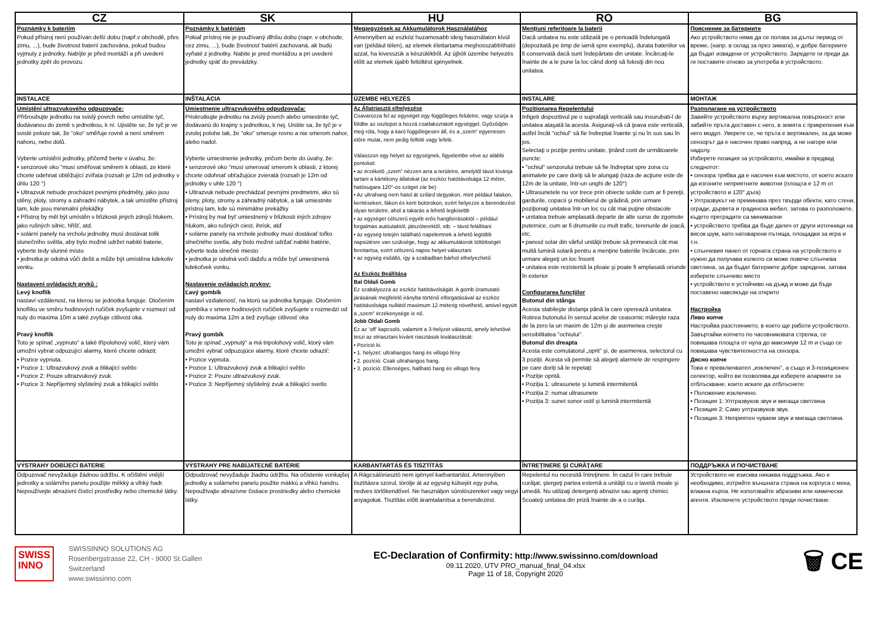| CZ | SK | HU | RO | BG |
| --- | --- | --- | --- | --- |
| Poznámky k bateriím Pokud přístroj není používán delší dobu (např.v obchodě, přes zimu, ...), bude životnost baterií zachována, pokud budou vyjmuty z jednotky. Nabíjte je před montáží a při uvedení jednotky zpět do provozu. | Poznámky k batériám Pokiaľ prístroj nie je používaný dlhšiu dobu (napr. v obchode, cez zimu, ...), bude životnosť batérií zachovaná, ak budú vyňaté z jednotky. Nabite je pred montážou a pri uvedení jednotky späť do prevádzky. | Megjegyzések az Akkumulátorok Használatához Amennyiben az eszköz huzamosabb ideig használaton kívül van (például télen), az elemek élettartama meghosszabbítható azzal, ha kivesszük a készülékből. Az újbóli üzembe helyezés előtt az elemek újabb feltöltést igényelnek. | Menţiuni referitoare la baterii Dacă unitatea nu este utilizată pe o perioadă îndelungată (depozitată pe timp de iarnă spre exemplu), durata bateriilor va fi conservată dacă sunt îndepărtate din unitate. Încărcaţi-le înainte de a le pune la loc când doriţi să folosiţi din nou unitatea. | Пояснение за батериите Ако устройството няма да се ползва за дълъг период от време, (напр. в склад за през зимата), е добре батериите да бъдат извадени от устройството. Заредете ги преди да ги поставите отново за употреба в устройството. |
| INSTALACE | INŠTALÁCIA | ÜZEMBE HELYEZÉS | INSTALARE | МОНТАЖ |
| Umístění ultrazvukového odpuzovače: Přišroubujte jednotku na svislý povrch nebo umístěte tyč, dodávanou do země s jednotkou, k ní. Ujistěte se, že tyč je ve svislé poloze tak, že "oko" směřuje rovně a není směrem nahoru, nebo dolů. Vyberte umístění jednotky, přičemž berte v úvahu, že: • senzorové oko "musí směřovat směrem k oblasti, ze které chcete odehnat obtěžující zvířata (rozsah je 12m od jednotky v úhlu 120 °) • Ultrazvuk nebude procházet pevnými předměty, jako jsou stěny, ploty, stromy a zahradní nábytek, a tak umístěte přístroj tam, kde jsou minimální překážky • Přístroj by měl být umístěn v blízkosti jiných zdrojů hlukem, jako rušných silnic, hřišť, atd. • solární panely na vrcholu jednotky musí dostávat tolik slunečního světla, aby bylo možné udržet nabité baterie, vyberte tedy slunné místo • jednotka je odolná vůči dešti a může být umístěna kdekoliv venku. Nastavení ovládacích prvků : Levý knoflík nastaví vzdálenost, na kterou se jednotka funguje. Otočením knoflíku ve směru hodinových ručiček zvyšujete v rozmezí od nuly do maxima 10m a také zvyšuje citlivost oka. Pravý knoflík Toto je spínač „vypnuto“ a také třípolohový volič, který vám umožní vybrat odpuzující alarmy, které chcete odrazit: • Pozice vypnuta. • Pozice 1: Ultrazvukový zvuk a blikající světlo • Pozice 2: Pouze ultrazvukový zvuk. • Pozice 3: Nepříjemný slyšitelný zvuk a blikající světlo | Umiestnenie ultrazvukového odpudzovača: Priskrutkujte jednotku na zvislý povrch alebo umiestnite tyč, dodávanú do krajiny s jednotkou, k nej. Uistite sa, že tyč je v zvislej polohe tak, že "oko" smeruje rovno a nie smerom nahor, alebo nadol. Vyberte umiestnenie jednotky, pričom berte do úvahy, že: • senzorové oko "musí smerovať smerom k oblasti, z ktorej chcete odohnať obťažujúce zvieratá (rozsah je 12m od jednotky v uhle 120 °) • Ultrazvuk nebude prechádzať pevnými predmetmi, ako sú steny, ploty, stromy a záhradný nábytok, a tak umiestnite prístroj tam, kde sú minimálne prekážky • Prístroj by mal byť umiestnený v blízkosti iných zdrojov hlukom, ako rušných ciest, ihrísk, atď • solárne panely na vrchole jednotky musí dostávať toľko slnečného svetla, aby bolo možné udržať nabité batérie, vyberte teda slnečné miesto • jednotka je odolná voči dažďu a môže byť umiestnená kdekoľvek vonku. Nastavenie ovládacích prvkov: Ľavý gombík nastaví vzdialenosť, na ktorú sa jednotka funguje. Otočením gombíka v smere hodinových ručičiek zvyšujete v rozmedzí od nuly do maxima 12m a tiež zvyšuje citlivosť oka Pravý gombík Toto je spínač „vypnutý“ a má tripolohový volič, ktorý vám umožní vybrať odpuzujúce alarmy, ktoré chcete odraziť: • Pozice vypnuta. • Pozice 1: Ultrazvukový zvuk a blikající světlo • Pozice 2: Pouze ultrazvukový zvuk. • Pozice 3: Nepříjemný slyšitelný zvuk a blikající svetlo | Az Állatriasztó elhelyezése Csavarozza fel az egységet egy függőleges felületre, vagy szúrja a földbe az oszlopot a hozzá csatlakoztatott egységgel. Győződjön meg róla, hogy a karó függőlegesen áll, és a „szem” egyenesen előre mutat, nem pedig felfelé vagy lefelé. Válasszon egy helyet az egységnek, figyelembe véve az alábbi pontokat: • az érzékelő „szem” nézzen arra a területre, amelytől távol kívánja tartani a kártékony állatokat (az eszköz hatótávolsága 12 méter, hatósugara 120°-os szöget zár be) • Az ultrahang nem hatol át szilárd tárgyakon, mint például falakon, kerítéseken, fákon és kerti bútorokon, ezért helyezze a berendezést olyan területre, ahol a takarás a lehető legkisebb • az egységet célszerű egyéb erős hangforrásoktól – például forgalmas autóutaktól, játszóterektől, stb. – távol felállítani • az egység tetején található napelemnek a lehető legtöbb napsütésre van szüksége, hogy az akkumulátorok töltöttségét fenntartsa, ezért célszerű napos helyet választani • az egység esőálló, így a szabadban bárhol elhelyezhető Az Eszköz Beállítása Bal Oldali Gomb Ez szabályozza az eszköz hatótávolságát. A gomb óramutató járásának megfelelő irányba történő elforgatásával az eszköz hatótávolsága nullától maximum 12 méterig növelhető, amivel együtt a „szem” érzékenysége is nő. Jobb Oldali Gomb Ez az ’off’ kapcsoló, valamint a 3-helyzet választó, amely lehetővé teszi az elriasztani kívánt riasztások kiválasztását: • Pozíció ki. • 1. helyzet: ultrahangos hang és villogó fény • 2. pozíció: Csak ultrahangos hang. • 3. pozíció: Ellenséges, hallható hang és villogó fény | Poziţionarea Repelentului Infigeti dispozitivul pe o suprafaţă verticală sau insurubati-l de unitatea ataşată la acesta. Asiguraţi-vă că ţeava este verticală, astfel încât "ochiul" să fie îndreptat înainte şi nu în sus sau în jos. Selectaţi o poziţie pentru unitate, ţinând cont de următoarele puncte: • "ochiul" senzorului trebuie să fie îndreptat spre zona cu animalele pe care doriţi să le alungaţi (raza de acţiune este de 12m de la unitate, într-un unghi de 120°) • Ultrasunetele nu vor trece prin obiecte solide cum ar fi pereţii, gardurile, copacii şi mobilierul de grădină, prin urmare poziţionaţi unitatea într-un loc cu cât mai puţine obstacole • unitatea trebuie amplasată departe de alte surse de zgomote puternice, cum ar fi drumurile cu mult trafic, terenurile de joacă, etc. • panoul solar din vârful unităţii trebuie să primească cât mai multă lumină solară pentru a menţine bateriile încărcate, prin urmare alegeţi un loc însorit • unitatea este rezistentă la ploaie şi poate fi amplasată oriunde în exterior Configurarea funcţiilor Butonul din stânga Acesta stabileşte distanţa până la care operează unitatea. Rotirea butonului în sensul acelor de ceasornic măreşte raza de la zero la un maxim de 12m şi de asemenea creşte sensibilitatea "ochiului". Butonul din dreapta Acesta este comutatorul „oprit” și, de asemenea, selectorul cu 3 poziții. Acesta vă permite să alegeți alarmele de respingere pe care doriți să le repetați: • Poziție oprită. • Poziția 1: ultrasunete și lumină intermitentă • Poziția 2: numai ultrasunete • Poziția 3: sunet sonor ostil și lumină intermitentă | Разполагане на устройството Завийте устройството върху вертикална повърхност или забийте пръта доставен с него, в земята с прикрепения към него модул. Уверете се, че пръта е вертикален, за да може сензорът да е насочен право напред, а не нагоре или надолу. Изберете позиция за устройсвото, имайки в предвид следнотот: • сензора трябва да е насочен към мястото, от което искате да изгоните неприятните животни (площта е 12 m от устройството и 120° дъга) • Ултразвукът не преминава през твърди обекти, като стени, огради, дървета и градинска мебел, затова го разположете, където преградите са минимални • устройството трябва да бъде далеч от други източници на висок шум, като натоварени пътища, площадки за игра и т.н. • слънчевия панел от горната страна на устройството е нужно да получава колкото си може повече слънчева светлина, за да бъдат батериите добре заредени, затова изберете слънчево място • устройството е устойчиво на дъжд и може да бъде поставено навсякъде на открито Настройка Ляво копче Настройва разстоянието, в което ще работи устройството. Завъртайки копчето по часовниковата стрелка, се повишава площта от нула до максимум 12 m и също се повишава чувствителността на сензора. Дясно копче Това е превключвател „изключен“, а също и 3-позиционен селектор, който ви позволява да изберете алармите за отблъскване, които искате да отблъснете: • Положение изключено. • Позиция 1: Ултразвуков звук и мигаща светлина • Позиция 2: Само ултразвуков звук. • Позиция 3: Неприятен чуваем звук и мигаща светлина. |
| VÝSTRAHY DOBÍJECÍ BATERIE | VÝSTRAHY PRE NABÍJATEĽNÉ BATÉRIE | KARBANTARTÁS ÉS TISZTÍTÁS | ÎNTREŢINERE ŞI CURĂŢARE | ПОДДРЪЖКА И ПОЧИСТВАНЕ |
| Odpuzovač nevyžaduje žádnou údržbu. K očištění vnější jednotky a solárního panelu použijte měkký a vlhký hadr. Nepoužívejte abrazivní čistící prostředky nebo chemické látky. | Odpudzovač nevyžaduje žiadnu údržbu. Na očistenie vonkajšej jednotky a solárneho panelu použite mäkkú a vlhkú handru. Nepoužívajte abrazívne čistiace prostriedky alebo chemické látky. | A Rágcsálóriasztó nem igényel karbantartást. Amennyiben tisztításra szorul, törölje át az egység külsejét egy puha, nedves törlőkendővel. Ne használjon súrolószereket vagy vegyi anyagokat. Tisztítás előtt áramtalanítsa a berendezést. | Repelentul nu necesită întreţinere. În cazul în care trebuie curăţat, ştergeţi partea externă a unităţii cu o lavetă moale şi umedă. Nu utilizaţi detergenţi abrazivi sau agenţi chimici. Scoateţi unitatea din priză înainte de a o curăţa. | Устройството не изисква никаква поддръжка. Ако е необходимо, изтрийте външната страна на корпуса с мека, влажна кърпа. Не използвайте абразиви или химически агенти. Изключете устройството преди почистване. |
SWISS
INNO
SWISSINNO SOLUTIONS AG
Rosenbergstrasse 22, CH - 9000 St.Gallen
Switzerland
www.swissinno.com
EC-Declaration of Confirmity: http://www.swissinno.com/download
09.11.2020, UTV PRO_manual_final_04.xlsx
Page 11 of 18, Copyright 2020
🗑 CE